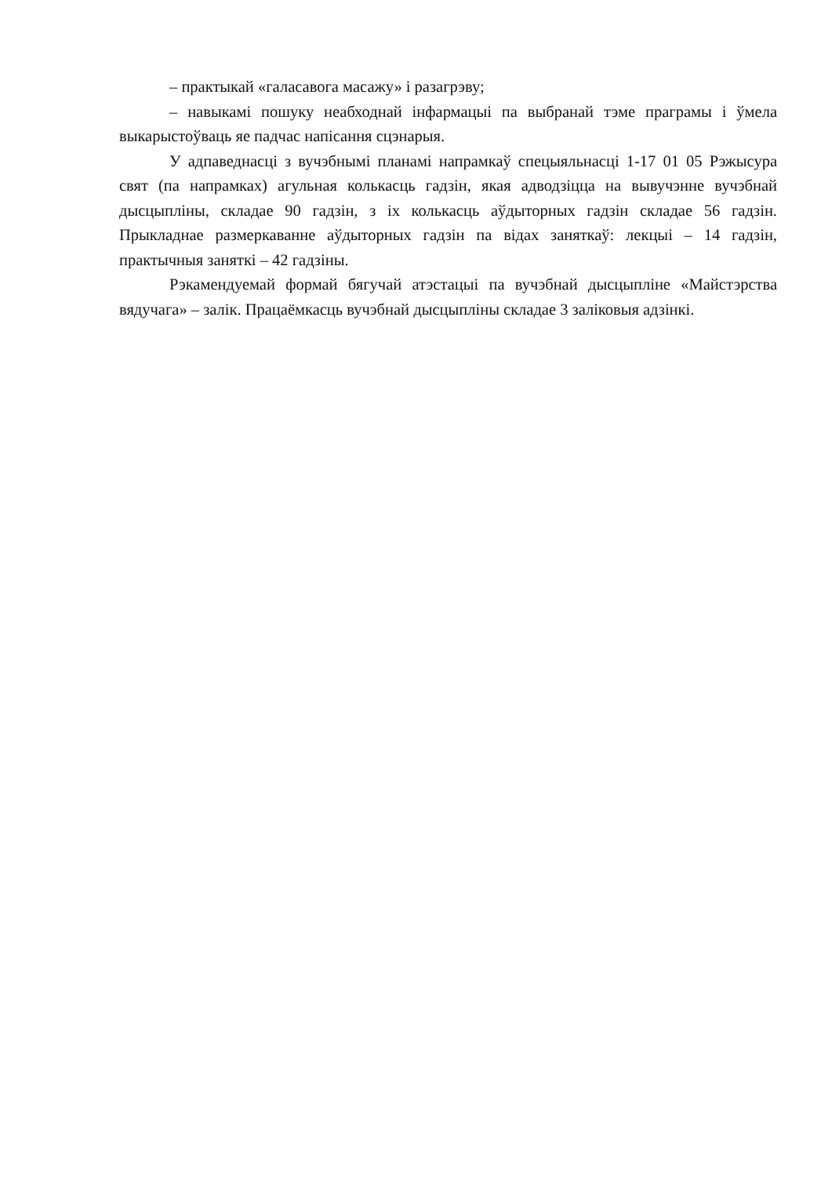– практыкай «галасавога масажу» і разагрэву;
– навыкамі пошуку неабходнай інфармацыі па выбранай тэме праграмы і ўмела выкарыстоўваць яе падчас напісання сцэнарыя.
У адпаведнасці з вучэбнымі планамі напрамкаў спецыяльнасці 1-17 01 05 Рэжысура свят (па напрамках) агульная колькасць гадзін, якая адводзіцца на вывучэнне вучэбнай дысцыпліны, складае 90 гадзін, з іх колькасць аўдыторных гадзін складае 56 гадзін. Прыкладнае размеркаванне аўдыторных гадзін па відах заняткаў: лекцыі – 14 гадзін, практычныя заняткі – 42 гадзіны.
Рэкамендуемай формай бягучай атэстацыі па вучэбнай дысцыпліне «Майстэрства вядучага» – залік. Працаёмкасць вучэбнай дысцыпліны складае 3 заліковыя адзінкі.